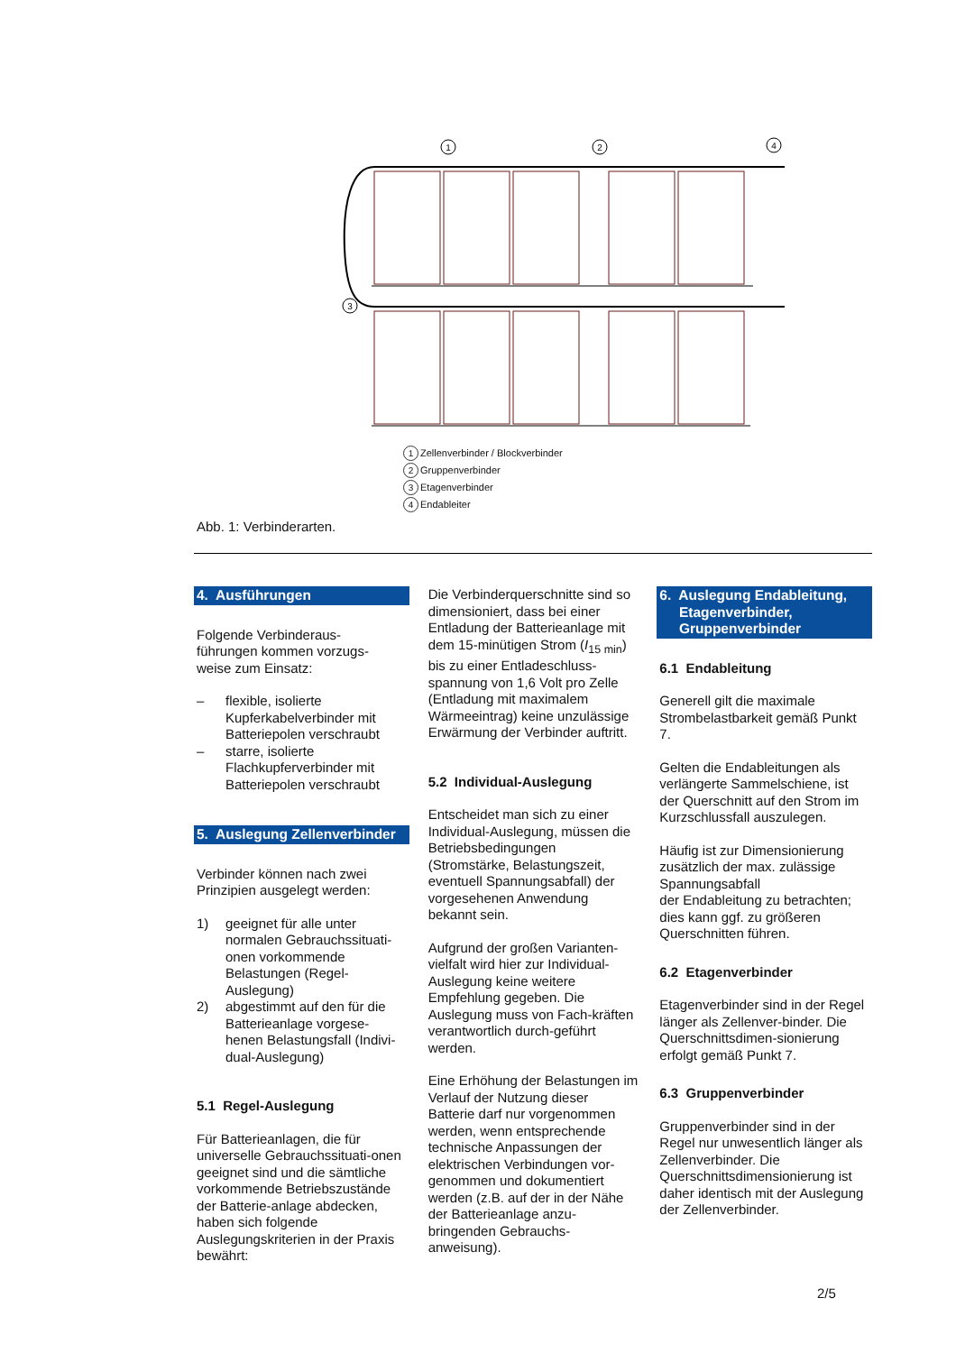1
2
4
3
1 Zellenverbinder / Blockverbinder
2 Gruppenverbinder
3 Etagenverbinder
4 Endableiter
Abb. 1: Verbinderarten.
4. Ausführungen
Folgende Verbinderaus-
führungen kommen vorzugs-
weise zum Einsatz:
– flexible, isolierte Kupferkabelverbinder mit Batteriepolen verschraubt
– starre, isolierte Flachkupferverbinder mit Batteriepolen verschraubt
5. Auslegung Zellenverbinder
Verbinder können nach zwei Prinzipien ausgelegt werden:
1) geeignet für alle unter normalen Gebrauchssituati-onen vorkommende Belastungen (Regel-Auslegung)
2) abgestimmt auf den für die Batterieanlage vorgese-henen Belastungsfall (Indivi-dual-Auslegung)
5.1 Regel-Auslegung
Für Batterieanlagen, die für universelle Gebrauchssituati-onen geeignet sind und die sämtliche vorkommende Betriebszustände der Batterie-anlage abdecken, haben sich folgende Auslegungskriterien in der Praxis bewährt:
Die Verbinderquerschnitte sind so dimensioniert, dass bei einer Entladung der Batterieanlage mit dem 15-minütigen Strom (I<sub>15 min</sub>) bis zu einer Entladeschluss-spannung von 1,6 Volt pro Zelle (Entladung mit maximalem Wärmeeintrag) keine unzulässige Erwärmung der Verbinder auftritt.
5.2 Individual-Auslegung
Entscheidet man sich zu einer Individual-Auslegung, müssen die Betriebsbedingungen (Stromstärke, Belastungszeit, eventuell Spannungsabfall) der vorgesehenen Anwendung bekannt sein.
Aufgrund der großen Varianten-vielfalt wird hier zur Individual-Auslegung keine weitere Empfehlung gegeben. Die Auslegung muss von Fach-kräften verantwortlich durch-geführt werden.
Eine Erhöhung der Belastungen im Verlauf der Nutzung dieser Batterie darf nur vorgenommen werden, wenn entsprechende technische Anpassungen der elektrischen Verbindungen vor-genommen und dokumentiert werden (z.B. auf der in der Nähe der Batterieanlage anzu-bringenden Gebrauchs-anweisung).
6. Auslegung Endableitung,
Etagenverbinder,
Gruppenverbinder
6.1 Endableitung
Generell gilt die maximale Strombelastbarkeit gemäß Punkt 7.
Gelten die Endableitungen als verlängerte Sammelschiene, ist der Querschnitt auf den Strom im Kurzschlussfall auszulegen.
Häufig ist zur Dimensionierung zusätzlich der max. zulässige Spannungsabfall
der Endableitung zu betrachten; dies kann ggf. zu größeren Querschnitten führen.
6.2 Etagenverbinder
Etagenverbinder sind in der Regel länger als Zellenver-binder. Die Querschnittsdimen-sionierung erfolgt gemäß Punkt 7.
6.3 Gruppenverbinder
Gruppenverbinder sind in der Regel nur unwesentlich länger als Zellenverbinder. Die Querschnittsdimensionierung ist daher identisch mit der Auslegung der Zellenverbinder.
2/5